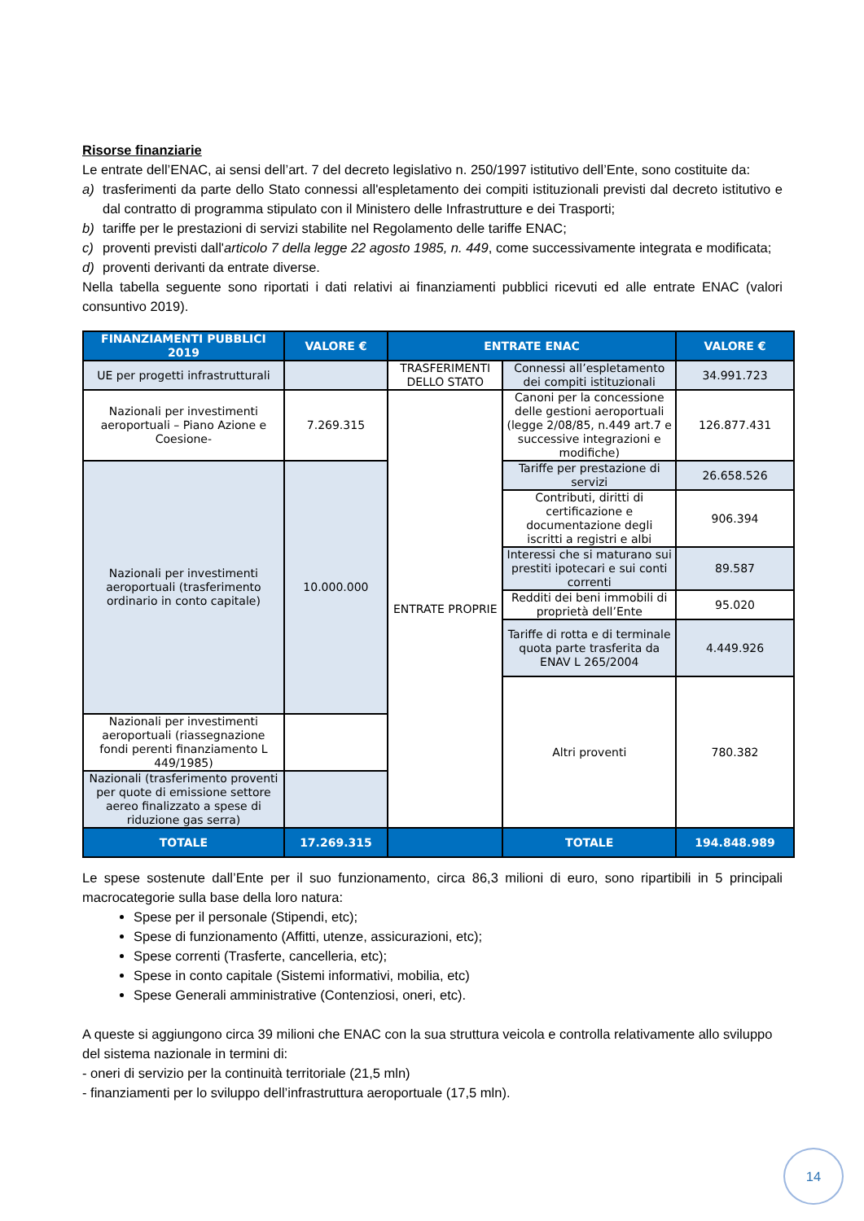Risorse finanziarie
Le entrate dell’ENAC, ai sensi dell’art. 7 del decreto legislativo n. 250/1997 istitutivo dell’Ente, sono costituite da:
a) trasferimenti da parte dello Stato connessi all'espletamento dei compiti istituzionali previsti dal decreto istitutivo e dal contratto di programma stipulato con il Ministero delle Infrastrutture e dei Trasporti;
b) tariffe per le prestazioni di servizi stabilite nel Regolamento delle tariffe ENAC;
c) proventi previsti dall'articolo 7 della legge 22 agosto 1985, n. 449, come successivamente integrata e modificata;
d) proventi derivanti da entrate diverse.
Nella tabella seguente sono riportati i dati relativi ai finanziamenti pubblici ricevuti ed alle entrate ENAC (valori consuntivo 2019).
| FINANZIAMENTI PUBBLICI 2019 | VALORE € | ENTRATE ENAC | | VALORE € |
| --- | --- | --- | --- | --- |
| UE per progetti infrastrutturali | | TRASFERIMENTI DELLO STATO | Connessi all’espletamento dei compiti istituzionali | 34.991.723 |
| Nazionali per investimenti aeroportuali – Piano Azione e Coesione- | 7.269.315 | ENTRATE PROPRIE | Canoni per la concessione delle gestioni aeroportuali (legge 2/08/85, n.449 art.7 e successive integrazioni e modifiche) | 126.877.431 |
| Nazionali per investimenti aeroportuali (trasferimento ordinario in conto capitale) | 10.000.000 | | Tariffe per prestazione di servizi | 26.658.526 |
| | | | Contributi, diritti di certificazione e documentazione degli iscritti a registri e albi | 906.394 |
| | | | Interessi che si maturano sui prestiti ipotecari e sui conti correnti | 89.587 |
| | | | Redditi dei beni immobili di proprietà dell’Ente | 95.020 |
| | | | Tariffe di rotta e di terminale quota parte trasferita da ENAV L 265/2004 | 4.449.926 |
| | | | Altri proventi | 780.382 |
| Nazionali per investimenti aeroportuali (riassegnazione fondi perenti finanziamento L 449/1985) | | | | |
| Nazionali (trasferimento proventi per quote di emissione settore aereo finalizzato a spese di riduzione gas serra) | | | | |
| TOTALE | 17.269.315 | | TOTALE | 194.848.989 |
Le spese sostenute dall’Ente per il suo funzionamento, circa 86,3 milioni di euro, sono ripartibili in 5 principali macrocategorie sulla base della loro natura:
Spese per il personale (Stipendi, etc);
Spese di funzionamento (Affitti, utenze, assicurazioni, etc);
Spese correnti (Trasferte, cancelleria, etc);
Spese in conto capitale (Sistemi informativi, mobilia, etc)
Spese Generali amministrative (Contenziosi, oneri, etc).
A queste si aggiungono circa 39 milioni che ENAC con la sua struttura veicola e controlla relativamente allo sviluppo del sistema nazionale in termini di:
- oneri di servizio per la continuità territoriale (21,5 mln)
- finanziamenti per lo sviluppo dell’infrastruttura aeroportuale (17,5 mln).
14